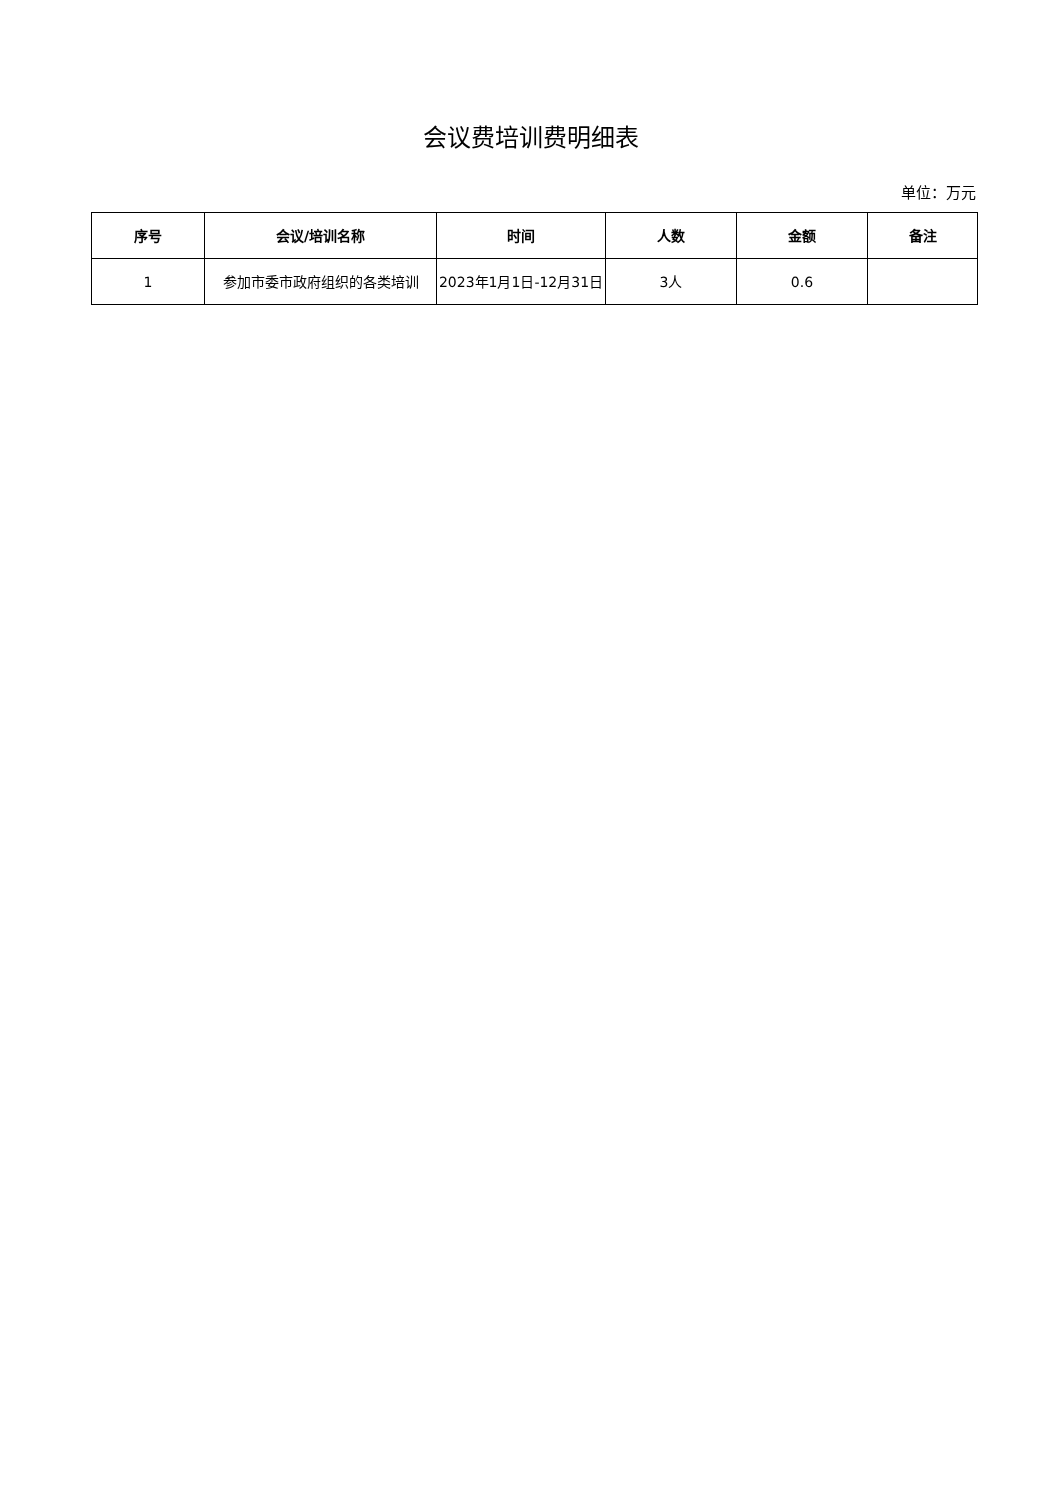会议费培训费明细表
单位：万元
| 序号 | 会议/培训名称 | 时间 | 人数 | 金额 | 备注 |
| --- | --- | --- | --- | --- | --- |
| 1 | 参加市委市政府组织的各类培训 | 2023年1月1日-12月31日 | 3人 | 0.6 | |